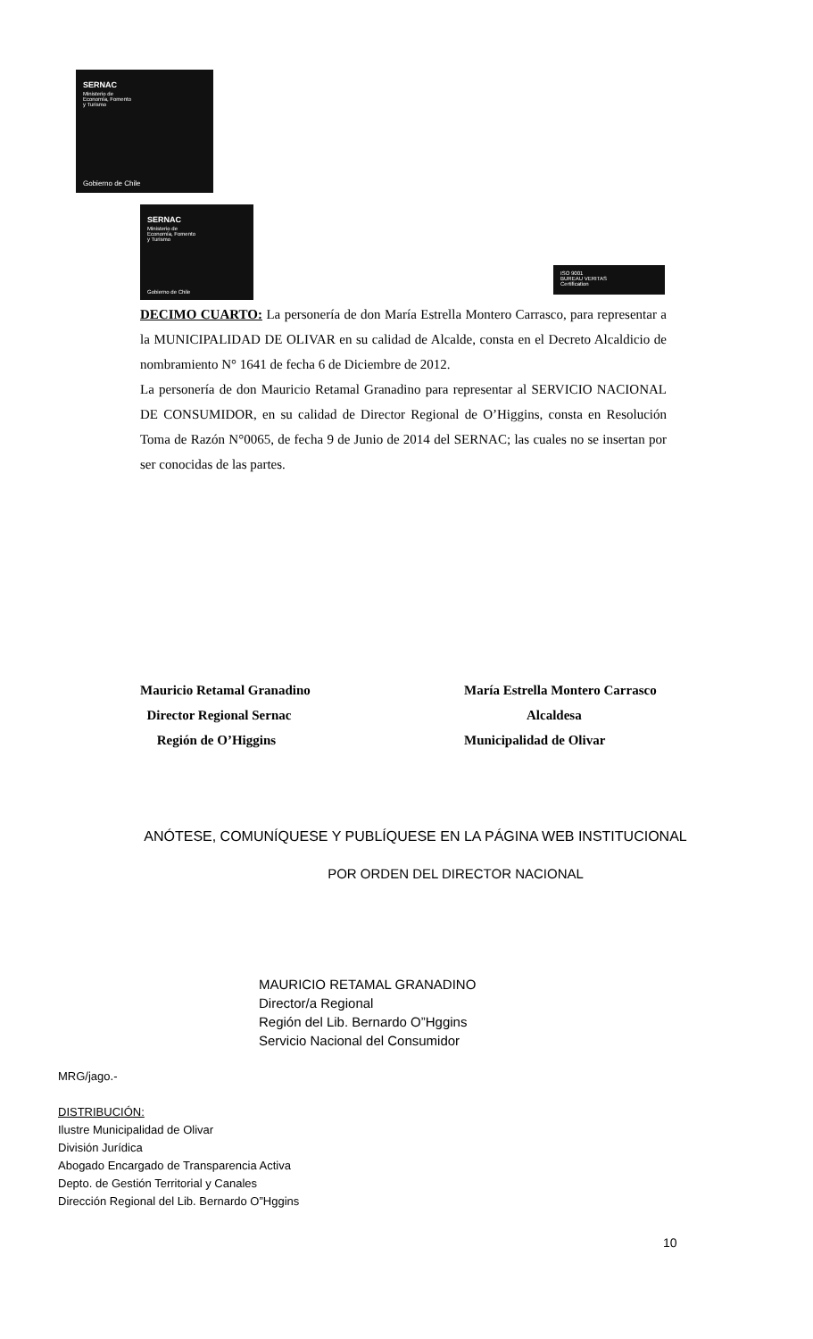SERNAC
Ministerio de
Economía, Fomento
y Turismo
Gobierno de Chile
SERNAC
Ministerio de
Economía, Fomento
y Turismo
Gobierno de Chile
ISO 9001
BUREAU VERITAS
Certification
DECIMO CUARTO: La personería de don María Estrella Montero Carrasco, para representar a la MUNICIPALIDAD DE OLIVAR en su calidad de Alcalde, consta en el Decreto Alcaldicio de nombramiento N° 1641 de fecha 6 de Diciembre de 2012.
La personería de don Mauricio Retamal Granadino para representar al SERVICIO NACIONAL DE CONSUMIDOR, en su calidad de Director Regional de O’Higgins, consta en Resolución Toma de Razón N°0065, de fecha 9 de Junio de 2014 del SERNAC; las cuales no se insertan por ser conocidas de las partes.
Mauricio Retamal Granadino
Director Regional Sernac
Región de O’Higgins
María Estrella Montero Carrasco
Alcaldesa
Municipalidad de Olivar
ANÓTESE, COMUNÍQUESE Y PUBLÍQUESE EN LA PÁGINA WEB INSTITUCIONAL
POR ORDEN DEL DIRECTOR NACIONAL
MAURICIO RETAMAL GRANADINO
Director/a Regional
Región del Lib. Bernardo O”Hggins
Servicio Nacional del Consumidor
MRG/jago.-
DISTRIBUCIÓN:
Ilustre Municipalidad de Olivar
División Jurídica
Abogado Encargado de Transparencia Activa
Depto. de Gestión Territorial y Canales
Dirección Regional del Lib. Bernardo O”Hggins
10